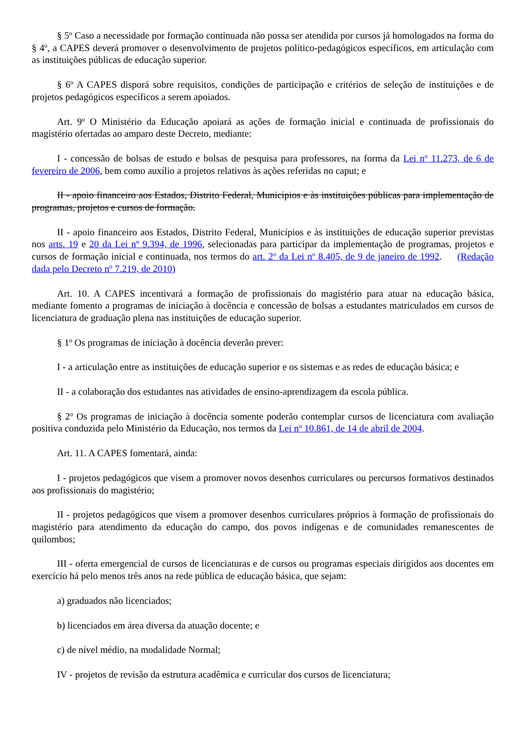§ 5<sup>o</sup> Caso a necessidade por formação continuada não possa ser atendida por cursos já homologados na forma do § 4<sup>o</sup>, a CAPES deverá promover o desenvolvimento de projetos político-pedagógicos específicos, em articulação com as instituições públicas de educação superior.
§ 6<sup>o</sup> A CAPES disporá sobre requisitos, condições de participação e critérios de seleção de instituições e de projetos pedagógicos específicos a serem apoiados.
Art. 9<sup>o</sup> O Ministério da Educação apoiará as ações de formação inicial e continuada de profissionais do magistério ofertadas ao amparo deste Decreto, mediante:
I - concessão de bolsas de estudo e bolsas de pesquisa para professores, na forma da Lei n<sup>o</sup> 11.273, de 6 de fevereiro de 2006, bem como auxílio a projetos relativos às ações referidas no caput; e
II - apoio financeiro aos Estados, Distrito Federal, Municípios e às instituições públicas para implementação de programas, projetos e cursos de formação.
II - apoio financeiro aos Estados, Distrito Federal, Municípios e às instituições de educação superior previstas nos arts. 19 e 20 da Lei nº 9.394, de 1996, selecionadas para participar da implementação de programas, projetos e cursos de formação inicial e continuada, nos termos do art. 2<sup>o</sup> da Lei n<sup>o</sup> 8.405, de 9 de janeiro de 1992. (Redação dada pelo Decreto nº 7.219, de 2010)
Art. 10. A CAPES incentivará a formação de profissionais do magistério para atuar na educação básica, mediante fomento a programas de iniciação à docência e concessão de bolsas a estudantes matriculados em cursos de licenciatura de graduação plena nas instituições de educação superior.
§ 1<sup>o</sup> Os programas de iniciação à docência deverão prever:
I - a articulação entre as instituições de educação superior e os sistemas e as redes de educação básica; e
II - a colaboração dos estudantes nas atividades de ensino-aprendizagem da escola pública.
§ 2<sup>o</sup> Os programas de iniciação à docência somente poderão contemplar cursos de licenciatura com avaliação positiva conduzida pelo Ministério da Educação, nos termos da Lei n<sup>o</sup> 10.861, de 14 de abril de 2004.
Art. 11. A CAPES fomentará, ainda:
I - projetos pedagógicos que visem a promover novos desenhos curriculares ou percursos formativos destinados aos profissionais do magistério;
II - projetos pedagógicos que visem a promover desenhos curriculares próprios à formação de profissionais do magistério para atendimento da educação do campo, dos povos indígenas e de comunidades remanescentes de quilombos;
III - oferta emergencial de cursos de licenciaturas e de cursos ou programas especiais dirigidos aos docentes em exercício há pelo menos três anos na rede pública de educação básica, que sejam:
a) graduados não licenciados;
b) licenciados em área diversa da atuação docente; e
c) de nível médio, na modalidade Normal;
IV - projetos de revisão da estrutura acadêmica e curricular dos cursos de licenciatura;